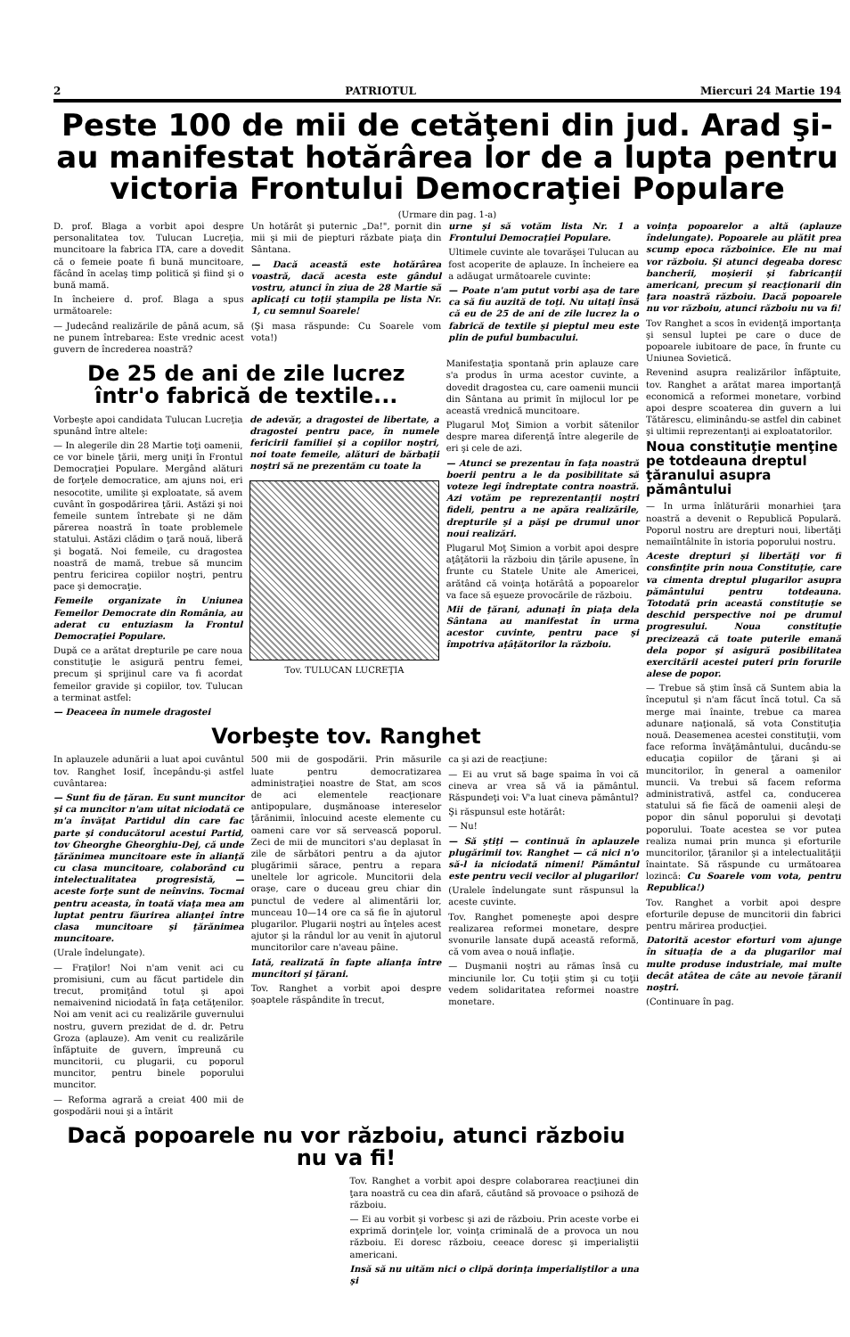2 PATRIOTUL Miercuri 24 Martie 194
Peste 100 de mii de cetăţeni din jud. Arad şi-au manifestat hotărârea lor de a lupta pentru victoria Frontului Democraţiei Populare
(Urmare din pag. 1-a)
D. prof. Blaga a vorbit apoi despre personalitatea tov. Tulucan Lucreţia, muncitoare la fabrica ITA, care a dovedit că o femeie poate fi bună muncitoare, făcând în acelaş timp politică şi fiind şi o bună mamă.
In încheiere d. prof. Blaga a spus următoarele:
— Judecând realizările de până acum, să ne punem întrebarea: Este vrednic acest guvern de încrederea noastră?
Un hotărât şi puternic „Da!", pornit din mii şi mii de piepturi răzbate piaţa din Sântana.
— Dacă această este hotărârea voastră, dacă acesta este gândul vostru, atunci în ziua de 28 Martie să aplicaţi cu toţii ştampila pe lista Nr. 1, cu semnul Soarele!
(Şi masa răspunde: Cu Soarele vom vota!)
urne şi să votăm lista Nr. 1 a Frontului Democraţiei Populare.
Ultimele cuvinte ale tovarăşei Tulucan au fost acoperite de aplauze. In încheiere ea a adăugat următoarele cuvinte:
— Poate n'am putut vorbi aşa de tare ca să fiu auzită de toţi. Nu uitaţi însă că eu de 25 de ani de zile lucrez la o fabrică de textile şi pieptul meu este plin de puful bumbacului.
De 25 de ani de zile lucrez într'o fabrică de textile...
Vorbeşte apoi candidata Tulucan Lucreţia spunând între altele:
— In alegerile din 28 Martie toţi oamenii, ce vor binele ţării, merg uniţi în Frontul Democraţiei Populare. Mergând alături de forţele democratice, am ajuns noi, eri nesocotite, umilite şi exploatate, să avem cuvânt în gospodărirea ţării. Astăzi şi noi femeile suntem întrebate şi ne dăm părerea noastră în toate problemele statului. Astăzi clădim o ţară nouă, liberă şi bogată. Noi femeile, cu dragostea noastră de mamă, trebue să muncim pentru fericirea copiilor noştri, pentru pace şi democraţie.
Femeile organizate în Uniunea Femeilor Democrate din România, au aderat cu entuziasm la Frontul Democraţiei Populare.
După ce a arătat drepturile pe care noua constituţie le asigură pentru femei, precum şi sprijinul care va fi acordat femeilor gravide şi copiilor, tov. Tulucan a terminat astfel:
— Deaceea în numele dragostei
de adevăr, a dragostei de libertate, a dragostei pentru pace, în numele fericirii familiei şi a copiilor noştri, noi toate femeile, alături de bărbaţii noştri să ne prezentăm cu toate la
Tov. TULUCAN LUCREŢIA
Manifestaţia spontană prin aplauze care s'a produs în urma acestor cuvinte, a dovedit dragostea cu, care oamenii muncii din Sântana au primit în mijlocul lor pe această vrednică muncitoare.
Plugarul Moţ Simion a vorbit sătenilor despre marea diferenţă între alegerile de eri şi cele de azi.
— Atunci se prezentau în faţa noastră boerii pentru a le da posibilitate să voteze legi îndreptate contra noastră. Azi votăm pe reprezentanţii noştri fideli, pentru a ne apăra realizările, drepturile şi a păşi pe drumul unor noui realizări.
Plugarul Moţ Simion a vorbit apoi despre aţâţătorii la războiu din ţările apusene, în frunte cu Statele Unite ale Americei, arătând că voinţa hotărâtă a popoarelor va face să eşueze provocările de războiu.
Mii de ţărani, adunaţi în piaţa dela Sântana au manifestat în urma acestor cuvinte, pentru pace şi împotriva aţâţătorilor la războiu.
Vorbeşte tov. Ranghet
In aplauzele adunării a luat apoi cuvântul tov. Ranghet Iosif, începându-şi astfel cuvântarea:
— Sunt fiu de ţăran. Eu sunt muncitor şi ca muncitor n'am uitat niciodată ce m'a învăţat Partidul din care fac parte şi conducătorul acestui Partid, tov Gheorghe Gheorghiu-Dej, că unde ţărănimea muncitoare este în alianţă cu clasa muncitoare, colaborând cu intelectualitatea progresistă, — aceste forţe sunt de neînvins. Tocmai pentru aceasta, în toată viaţa mea am luptat pentru făurirea alianţei între clasa muncitoare şi ţărănimea muncitoare.
(Urale îndelungate).
— Fraţilor! Noi n'am venit aci cu promisiuni, cum au făcut partidele din trecut, promiţând totul şi apoi nemaivenind niciodată în faţa cetăţenilor. Noi am venit aci cu realizările guvernului nostru, guvern prezidat de d. dr. Petru Groza (aplauze). Am venit cu realizările înfăptuite de guvern, împreună cu muncitorii, cu plugarii, cu poporul muncitor, pentru binele poporului muncitor.
— Reforma agrară a creiat 400 mii de gospodării noui şi a întărit
500 mii de gospodării. Prin măsurile luate pentru democratizarea administraţiei noastre de Stat, am scos de aci elementele reacţionare antipopulare, duşmănoase intereselor ţărănimii, înlocuind aceste elemente cu oameni care vor să servească poporul. Zeci de mii de muncitori s'au deplasat în zile de sărbători pentru a da ajutor plugărimii sărace, pentru a repara uneltele lor agricole. Muncitorii dela oraşe, care o duceau greu chiar din punctul de vedere al alimentării lor, munceau 10—14 ore ca să fie în ajutorul plugarilor. Plugarii noştri au înţeles acest ajutor şi la rândul lor au venit în ajutorul muncitorilor care n'aveau pâine.
Iată, realizată în fapte alianţa între muncitori şi ţărani.
Tov. Ranghet a vorbit apoi despre şoaptele răspândite în trecut,
ca şi azi de reacţiune:
— Ei au vrut să bage spaima în voi că cineva ar vrea să vă ia pământul. Răspundeţi voi: V'a luat cineva pământul?
Şi răspunsul este hotărât:
— Nu!
— Să ştiţi — continuă în aplauzele plugărimii tov. Ranghet — că nici n'o să-l ia niciodată nimeni! Pământul este pentru vecii vecilor al plugarilor!
(Uralele îndelungate sunt răspunsul la aceste cuvinte.
Tov. Ranghet pomeneşte apoi despre realizarea reformei monetare, despre svonurile lansate după această reformă, că vom avea o nouă inflaţie.
— Duşmanii noştri au rămas însă cu minciunile lor. Cu toţii ştim şi cu toţii vedem solidaritatea reformei noastre monetare.
Dacă popoarele nu vor războiu, atunci războiu nu va fi!
Tov. Ranghet a vorbit apoi despre colaborarea reacţiunei din ţara noastră cu cea din afară, căutând să provoace o psihoză de războiu.
— Ei au vorbit şi vorbesc şi azi de războiu. Prin aceste vorbe ei exprimă dorinţele lor, voinţa criminală de a provoca un nou războiu. Ei doresc războiu, ceeace doresc şi imperialiştii americani.
Insă să nu uităm nici o clipă dorinţa imperialiştilor a una şi
voinţa popoarelor a altă (aplauze îndelungate). Popoarele au plătit prea scump epoca războinice. Ele nu mai vor războiu. Şi atunci degeaba doresc bancherii, moşierii şi fabricanţii americani, precum şi reacţionarii din ţara noastră războiu. Dacă popoarele nu vor războiu, atunci războiu nu va fi!
Tov Ranghet a scos în evidenţă importanţa şi sensul luptei pe care o duce de popoarele iubitoare de pace, în frunte cu Uniunea Sovietică.
Revenind asupra realizărilor înfăptuite, tov. Ranghet a arătat marea importanţă economică a reformei monetare, vorbind apoi despre scoaterea din guvern a lui Tătărescu, eliminându-se astfel din cabinet şi ultimii reprezentanţi ai exploatatorilor.
Noua constituţie menţine pe totdeauna dreptul ţăranului asupra pământului
— In urma înlăturării monarhiei ţara noastră a devenit o Republică Populară. Poporul nostru are drepturi noui, libertăţi nemaiîntâlnite în istoria poporului nostru.
Aceste drepturi şi libertăţi vor fi consfinţite prin noua Constituţie, care va cimenta dreptul plugarilor asupra pământului pentru totdeauna. Totodată prin această constituţie se deschid perspective noi pe drumul progresului. Noua constituţie precizează că toate puterile emană dela popor şi asigură posibilitatea exercitării acestei puteri prin forurile alese de popor.
— Trebue să ştim însă că Suntem abia la începutul şi n'am făcut încă totul. Ca să merge mai înainte, trebue ca marea adunare naţională, să vota Constituţia nouă. Deasemenea acestei constituţii, vom face reforma învăţământului, ducându-se educaţia copiilor de ţărani şi ai muncitorilor, în general a oamenilor muncii. Va trebui să facem reforma administrativă, astfel ca, conducerea statului să fie făcă de oamenii aleşi de popor din sânul poporului şi devotaţi poporului. Toate acestea se vor putea realiza numai prin munca şi eforturile muncitorilor, ţăranilor şi a intelectualităţii înaintate. Să răspunde cu următoarea lozincă: Cu Soarele vom vota, pentru Republica!)
Tov. Ranghet a vorbit apoi despre eforturile depuse de muncitorii din fabrici pentru mărirea producţiei.
Datorită acestor eforturi vom ajunge în situaţia de a da plugarilor mai multe produse industriale, mai multe decât atâtea de câte au nevoie ţăranii noştri.
(Continuare în pag.